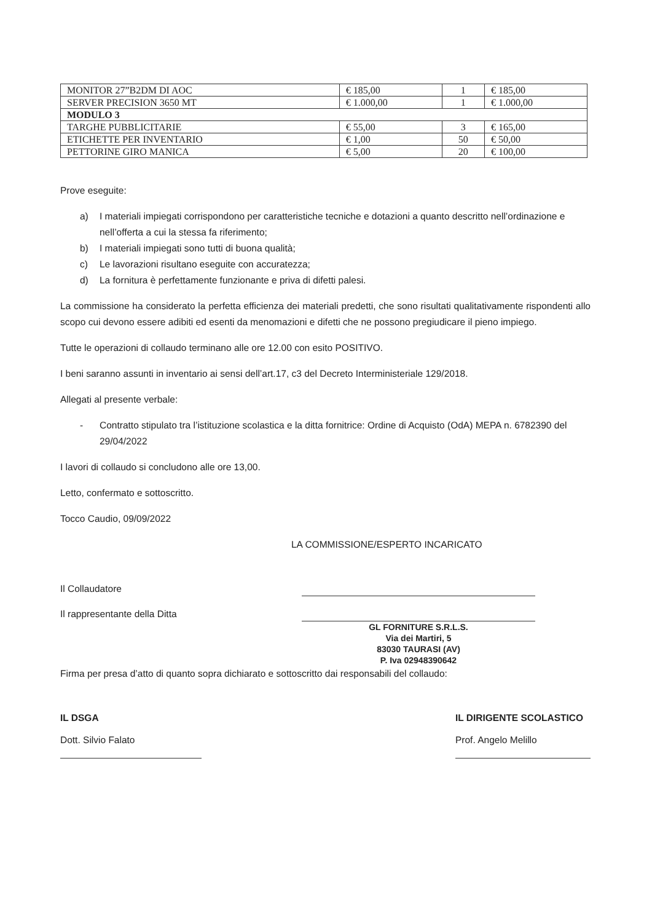| MONITOR 27”B2DM DI AOC | € 185,00 | 1 | € 185,00 |
| SERVER PRECISION 3650 MT | € 1.000,00 | 1 | € 1.000,00 |
| MODULO 3 | | | |
| TARGHE PUBBLICITARIE | € 55,00 | 3 | € 165,00 |
| ETICHETTE PER INVENTARIO | € 1,00 | 50 | € 50,00 |
| PETTORINE GIRO MANICA | € 5,00 | 20 | € 100,00 |
Prove eseguite:
a) I materiali impiegati corrispondono per caratteristiche tecniche e dotazioni a quanto descritto nell’ordinazione e nell’offerta a cui la stessa fa riferimento;
b) I materiali impiegati sono tutti di buona qualità;
c) Le lavorazioni risultano eseguite con accuratezza;
d) La fornitura è perfettamente funzionante e priva di difetti palesi.
La commissione ha considerato la perfetta efficienza dei materiali predetti, che sono risultati qualitativamente rispondenti allo scopo cui devono essere adibiti ed esenti da menomazioni e difetti che ne possono pregiudicare il pieno impiego.
Tutte le operazioni di collaudo terminano alle ore 12.00 con esito POSITIVO.
I beni saranno assunti in inventario ai sensi dell’art.17, c3 del Decreto Interministeriale 129/2018.
Allegati al presente verbale:
- Contratto stipulato tra l’istituzione scolastica e la ditta fornitrice: Ordine di Acquisto (OdA) MEPA n. 6782390 del 29/04/2022
I lavori di collaudo si concludono alle ore 13,00.
Letto, confermato e sottoscritto.
Tocco Caudio, 09/09/2022
LA COMMISSIONE/ESPERTO INCARICATO
Il Collaudatore
Il rappresentante della Ditta
GL FORNITURE S.R.L.S.
Via dei Martiri, 5
83030 TAURASI (AV)
P. Iva 02948390642
Firma per presa d’atto di quanto sopra dichiarato e sottoscritto dai responsabili del collaudo:
IL DSGA
Dott. Silvio Falato
IL DIRIGENTE SCOLASTICO
Prof. Angelo Melillo